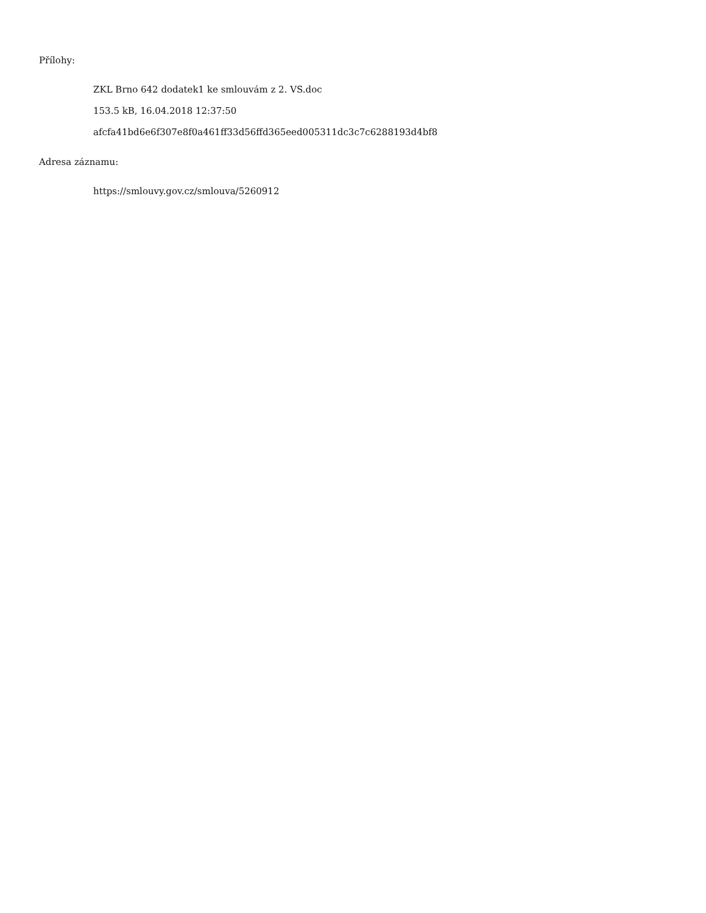Přílohy:
ZKL Brno 642 dodatek1 ke smlouvám z 2. VS.doc
153.5 kB, 16.04.2018 12:37:50
afcfa41bd6e6f307e8f0a461ff33d56ffd365eed005311dc3c7c6288193d4bf8
Adresa záznamu:
https://smlouvy.gov.cz/smlouva/5260912